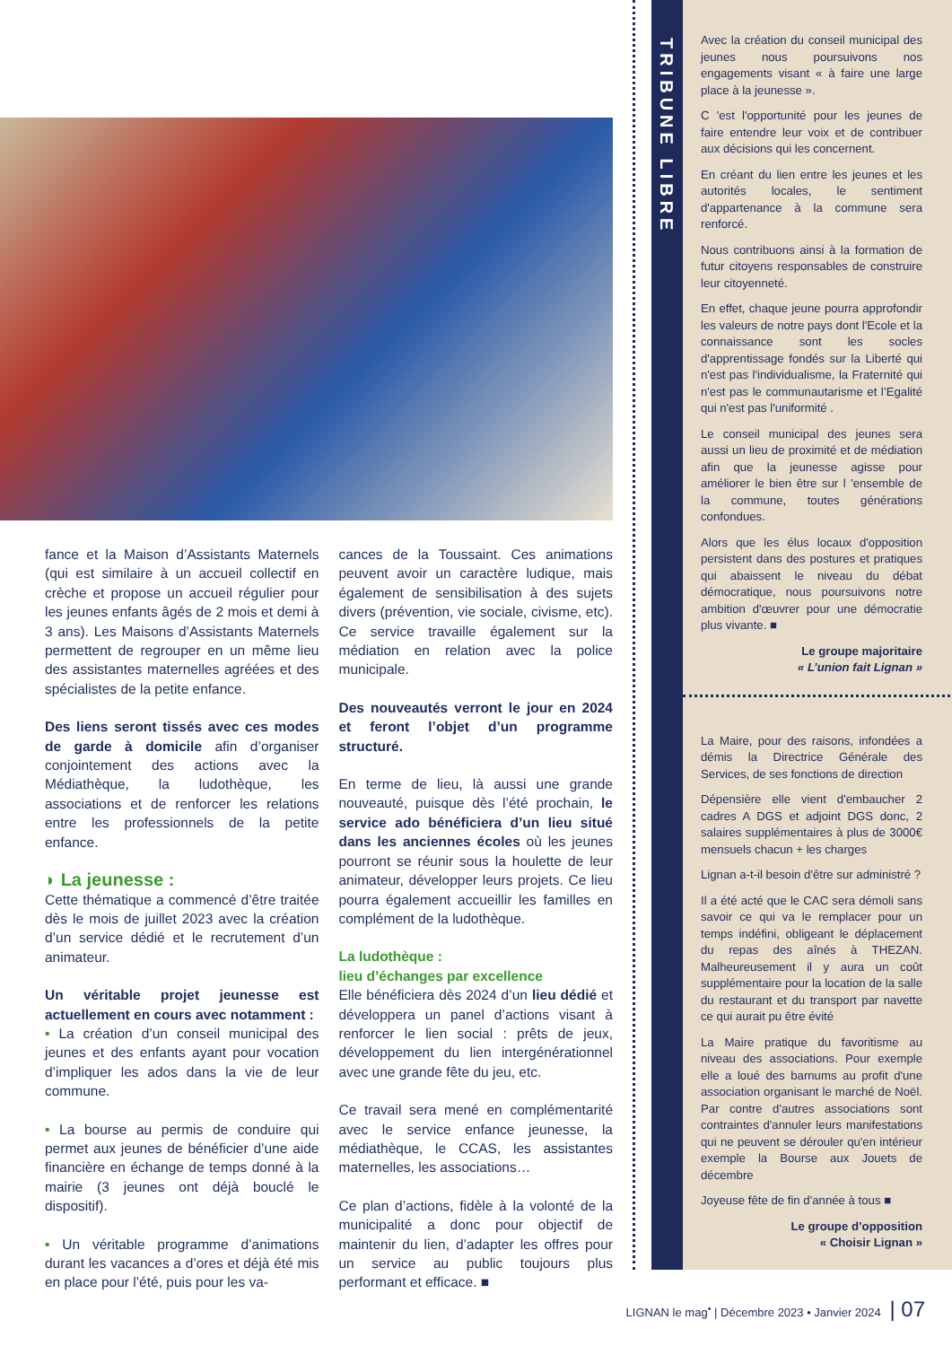fance et la Maison d’Assistants Maternels (qui est similaire à un accueil collectif en crèche et propose un accueil régulier pour les jeunes enfants âgés de 2 mois et demi à 3 ans). Les Maisons d’Assistants Maternels permettent de regrouper en un même lieu des assistantes maternelles agréées et des spécialistes de la petite enfance.
Des liens seront tissés avec ces modes de garde à domicile afin d’organiser conjointement des actions avec la Médiathèque, la ludothèque, les associations et de renforcer les relations entre les professionnels de la petite enfance.
◗ La jeunesse :
Cette thématique a commencé d’être traitée dès le mois de juillet 2023 avec la création d’un service dédié et le recrutement d’un animateur.
Un véritable projet jeunesse est actuellement en cours avec notamment :
• La création d’un conseil municipal des jeunes et des enfants ayant pour vocation d’impliquer les ados dans la vie de leur commune.
• La bourse au permis de conduire qui permet aux jeunes de bénéficier d’une aide financière en échange de temps donné à la mairie (3 jeunes ont déjà bouclé le dispositif).
• Un véritable programme d’animations durant les vacances a d’ores et déjà été mis en place pour l’été, puis pour les va-
cances de la Toussaint. Ces animations peuvent avoir un caractère ludique, mais également de sensibilisation à des sujets divers (prévention, vie sociale, civisme, etc). Ce service travaille également sur la médiation en relation avec la police municipale.
Des nouveautés verront le jour en 2024 et feront l’objet d’un programme structuré.
En terme de lieu, là aussi une grande nouveauté, puisque dès l’été prochain, le service ado bénéficiera d’un lieu situé dans les anciennes écoles où les jeunes pourront se réunir sous la houlette de leur animateur, développer leurs projets. Ce lieu pourra également accueillir les familles en complément de la ludothèque.
La ludothèque :
lieu d’échanges par excellence
Elle bénéficiera dès 2024 d’un lieu dédié et développera un panel d’actions visant à renforcer le lien social : prêts de jeux, développement du lien intergénérationnel avec une grande fête du jeu, etc.
Ce travail sera mené en complémentarité avec le service enfance jeunesse, la médiathèque, le CCAS, les assistantes maternelles, les associations…
Ce plan d’actions, fidèle à la volonté de la municipalité a donc pour objectif de maintenir du lien, d’adapter les offres pour un service au public toujours plus performant et efficace. ■
TRIBUNE LIBRE
Avec la création du conseil municipal des jeunes nous poursuivons nos engagements visant « à faire une large place à la jeunesse ».
C 'est l'opportunité pour les jeunes de faire entendre leur voix et de contribuer aux décisions qui les concernent.
En créant du lien entre les jeunes et les autorités locales, le sentiment d'appartenance à la commune sera renforcé.
Nous contribuons ainsi à la formation de futur citoyens responsables de construire leur citoyenneté.
En effet, chaque jeune pourra approfondir les valeurs de notre pays dont l'Ecole et la connaissance sont les socles d'apprentissage fondés sur la Liberté qui n'est pas l'individualisme, la Fraternité qui n'est pas le communautarisme et l’Egalité qui n'est pas l'uniformité .
Le conseil municipal des jeunes sera aussi un lieu de proximité et de médiation afin que la jeunesse agisse pour améliorer le bien être sur l 'ensemble de la commune, toutes générations confondues.
Alors que les élus locaux d'opposition persistent dans des postures et pratiques qui abaissent le niveau du débat démocratique, nous poursuivons notre ambition d'œuvrer pour une démocratie plus vivante. ■
Le groupe majoritaire
« L’union fait Lignan »
La Maire, pour des raisons, infondées a démis la Directrice Générale des Services, de ses fonctions de direction
Dépensière elle vient d'embaucher 2 cadres A DGS et adjoint DGS donc, 2 salaires supplémentaires à plus de 3000€ mensuels chacun + les charges
Lignan a-t-il besoin d'être sur administré ?
Il a été acté que le CAC sera démoli sans savoir ce qui va le remplacer pour un temps indéfini, obligeant le déplacement du repas des aînés à THEZAN. Malheureusement il y aura un coût supplémentaire pour la location de la salle du restaurant et du transport par navette ce qui aurait pu être évité
La Maire pratique du favoritisme au niveau des associations. Pour exemple elle a loué des barnums au profit d'une association organisant le marché de Noël. Par contre d'autres associations sont contraintes d'annuler leurs manifestations qui ne peuvent se dérouler qu'en intérieur exemple la Bourse aux Jouets de décembre
Joyeuse fête de fin d'année à tous ■
Le groupe d’opposition
« Choisir Lignan »
LIGNAN le mag<sup>•</sup> | Décembre 2023 • Janvier 2024 | 07